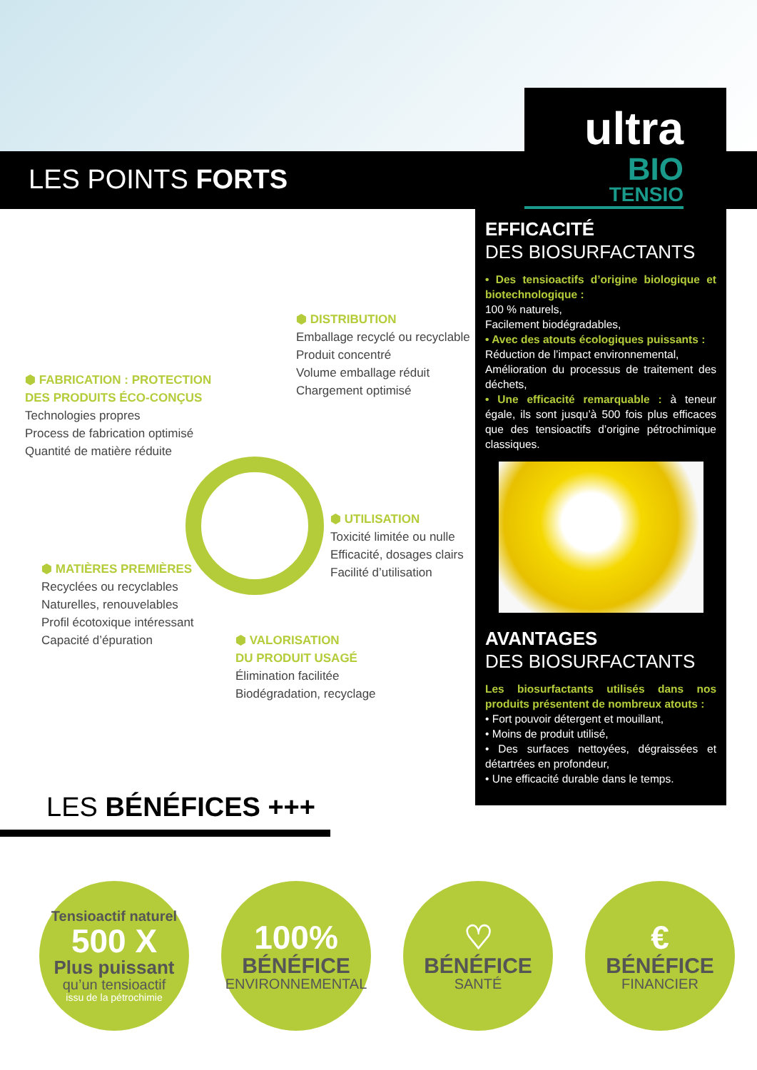LES POINTS FORTS
ultra
BIO
TENSIO
EFFICACITÉ
DES BIOSURFACTANTS
• Des tensioactifs d’origine biologique et biotechnologique :
100 % naturels,
Facilement biodégradables,
• Avec des atouts écologiques puissants :
Réduction de l’impact environnemental,
Amélioration du processus de traitement des déchets,
• Une efficacité remarquable : à teneur égale, ils sont jusqu’à 500 fois plus efficaces que des tensioactifs d’origine pétrochimique classiques.
AVANTAGES
DES BIOSURFACTANTS
Les biosurfactants utilisés dans nos produits présentent de nombreux atouts :
• Fort pouvoir détergent et mouillant,
• Moins de produit utilisé,
• Des surfaces nettoyées, dégraissées et détartrées en profondeur,
• Une efficacité durable dans le temps.
⬢ DISTRIBUTION
Emballage recyclé ou recyclable
Produit concentré
Volume emballage réduit
Chargement optimisé
⬢ FABRICATION : PROTECTION
DES PRODUITS ÉCO-CONÇUS
Technologies propres
Process de fabrication optimisé
Quantité de matière réduite
⬢ UTILISATION
Toxicité limitée ou nulle
Efficacité, dosages clairs
Facilité d’utilisation
⬢ MATIÈRES PREMIÈRES
Recyclées ou recyclables
Naturelles, renouvelables
Profil écotoxique intéressant
Capacité d’épuration
⬢ VALORISATION
DU PRODUIT USAGÉ
Élimination facilitée
Biodégradation, recyclage
LES BÉNÉFICES +++
Tensioactif naturel
500 X
Plus puissant
qu’un tensioactif
issu de la pétrochimie
100%
BÉNÉFICE
ENVIRONNEMENTAL
♡
BÉNÉFICE
SANTÉ
€
BÉNÉFICE
FINANCIER